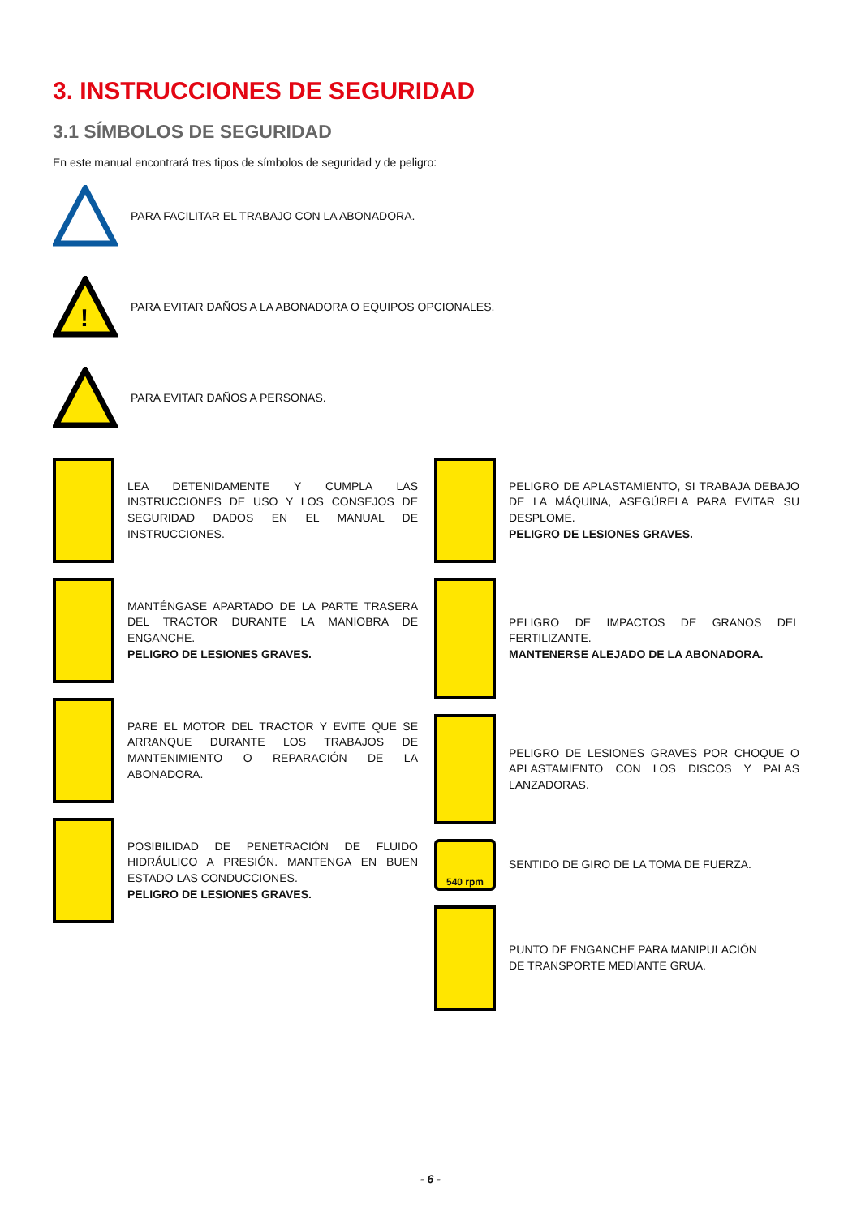3. INSTRUCCIONES DE SEGURIDAD
3.1 SÍMBOLOS DE SEGURIDAD
En este manual encontrará tres tipos de símbolos de seguridad y de peligro:
PARA FACILITAR EL TRABAJO CON LA ABONADORA.
!
PARA EVITAR DAÑOS A LA ABONADORA O EQUIPOS OPCIONALES.
PARA EVITAR DAÑOS A PERSONAS.
LEA DETENIDAMENTE Y CUMPLA LAS INSTRUCCIONES DE USO Y LOS CONSEJOS DE SEGURIDAD DADOS EN EL MANUAL DE INSTRUCCIONES.
MANTÉNGASE APARTADO DE LA PARTE TRASERA DEL TRACTOR DURANTE LA MANIOBRA DE ENGANCHE.
PELIGRO DE LESIONES GRAVES.
PARE EL MOTOR DEL TRACTOR Y EVITE QUE SE ARRANQUE DURANTE LOS TRABAJOS DE MANTENIMIENTO O REPARACIÓN DE LA ABONADORA.
POSIBILIDAD DE PENETRACIÓN DE FLUIDO HIDRÁULICO A PRESIÓN. MANTENGA EN BUEN ESTADO LAS CONDUCCIONES.
PELIGRO DE LESIONES GRAVES.
PELIGRO DE APLASTAMIENTO, SI TRABAJA DEBAJO DE LA MÁQUINA, ASEGÚRELA PARA EVITAR SU DESPLOME.
PELIGRO DE LESIONES GRAVES.
PELIGRO DE IMPACTOS DE GRANOS DEL FERTILIZANTE.
MANTENERSE ALEJADO DE LA ABONADORA.
PELIGRO DE LESIONES GRAVES POR CHOQUE O APLASTAMIENTO CON LOS DISCOS Y PALAS LANZADORAS.
540 rpm
SENTIDO DE GIRO DE LA TOMA DE FUERZA.
PUNTO DE ENGANCHE PARA MANIPULACIÓN
DE TRANSPORTE MEDIANTE GRUA.
- 6 -